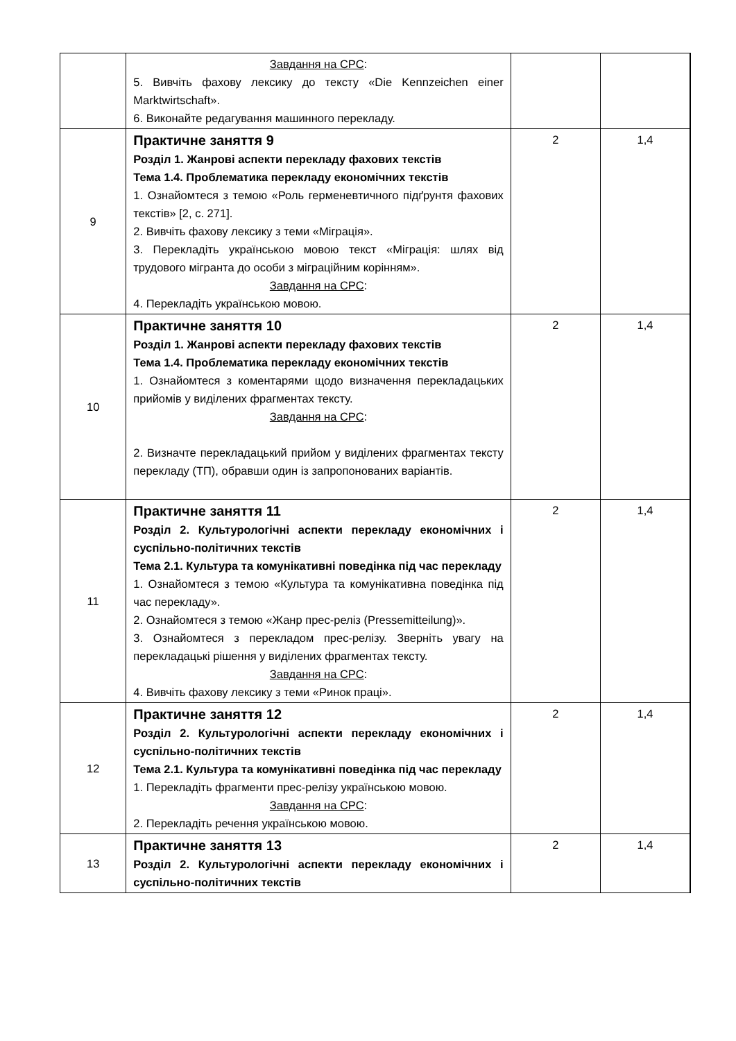| | Завдання на СРС : 5. Вивчіть фахову лексику до тексту «Die Kennzeichen einer Marktwirtschaft». 6. Виконайте редагування машинного перекладу. | | |
| 9 | Практичне заняття 9 Розділ 1. Жанрові аспекти перекладу фахових текстів Тема 1.4. Проблематика перекладу економічних текстів 1. Ознайомтеся з темою «Роль герменевтичного підґрунтя фахових текстів» [2, с. 271]. 2. Вивчіть фахову лексику з теми «Міграція». 3. Перекладіть українською мовою текст «Міграція: шлях від трудового мігранта до особи з міграційним корінням». Завдання на СРС : 4. Перекладіть українською мовою. | 2 | 1,4 |
| 10 | Практичне заняття 10 Розділ 1. Жанрові аспекти перекладу фахових текстів Тема 1.4. Проблематика перекладу економічних текстів 1. Ознайомтеся з коментарями щодо визначення перекладацьких прийомів у виділених фрагментах тексту. Завдання на СРС : 2. Визначте перекладацький прийом у виділених фрагментах тексту перекладу (ТП), обравши один із запропонованих варіантів. | 2 | 1,4 |
| 11 | Практичне заняття 11 Розділ 2. Культурологічні аспекти перекладу економічних і суспільно-політичних текстів Тема 2.1. Культура та комунікативні поведінка під час перекладу 1. Ознайомтеся з темою «Культура та комунікативна поведінка під час перекладу». 2. Ознайомтеся з темою «Жанр прес-реліз (Pressemitteilung)». 3. Ознайомтеся з перекладом прес-релізу. Зверніть увагу на перекладацькі рішення у виділених фрагментах тексту. Завдання на СРС : 4. Вивчіть фахову лексику з теми «Ринок праці». | 2 | 1,4 |
| 12 | Практичне заняття 12 Розділ 2. Культурологічні аспекти перекладу економічних і суспільно-політичних текстів Тема 2.1. Культура та комунікативні поведінка під час перекладу 1. Перекладіть фрагменти прес-релізу українською мовою. Завдання на СРС : 2. Перекладіть речення українською мовою. | 2 | 1,4 |
| 13 | Практичне заняття 13 Розділ 2. Культурологічні аспекти перекладу економічних і суспільно-політичних текстів | 2 | 1,4 |